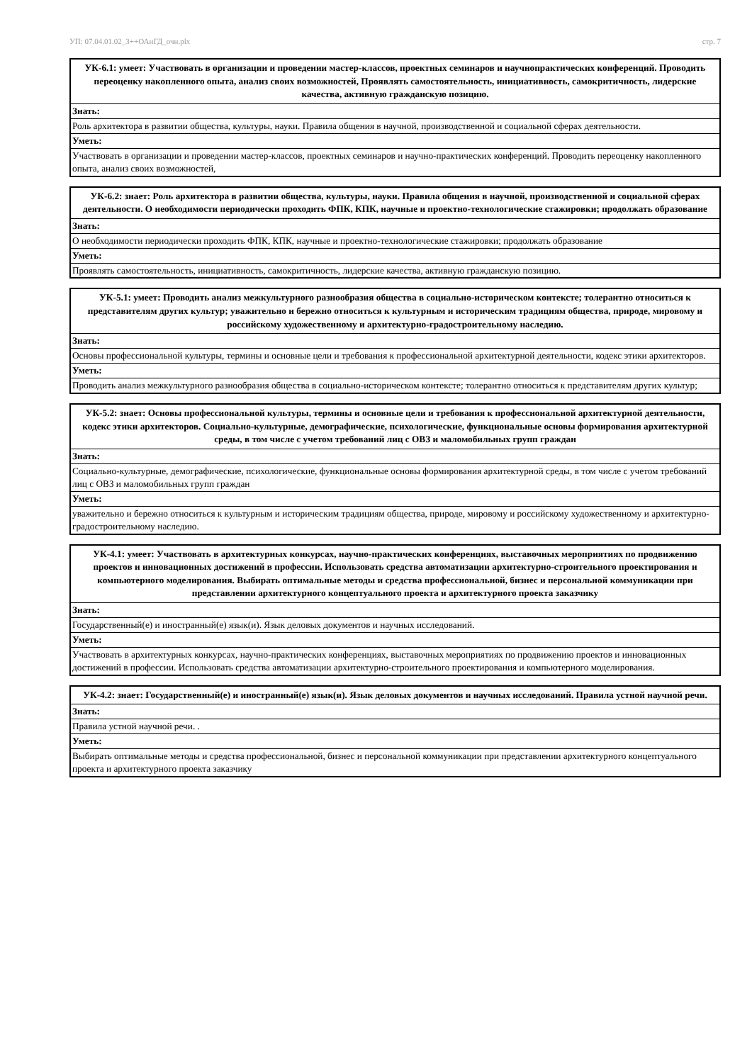УП: 07.04.01.02_3++ОАиГД_очн.plx стр. 7
| УК-6.1: умеет: Участвовать в организации и проведении мастер-классов, проектных семинаров и научнопрактических конференций. Проводить переоценку накопленного опыта, анализ своих возможностей, Проявлять самостоятельность, инициативность, самокритичность, лидерские качества, активную гражданскую позицию. |
| --- |
| Знать: |
| Роль архитектора в развитии общества, культуры, науки. Правила общения в научной, производственной и социальной сферах деятельности. |
| Уметь: |
| Участвовать в организации и проведении мастер-классов, проектных семинаров и научно-практических конференций. Проводить переоценку накопленного опыта, анализ своих возможностей, |
| УК-6.2: знает: Роль архитектора в развитии общества, культуры, науки. Правила общения в научной, производственной и социальной сферах деятельности. О необходимости периодически проходить ФПК, КПК, научные и проектно-технологические стажировки; продолжать образование |
| --- |
| Знать: |
| О необходимости периодически проходить ФПК, КПК, научные и проектно-технологические стажировки; продолжать образование |
| Уметь: |
| Проявлять самостоятельность, инициативность, самокритичность, лидерские качества, активную гражданскую позицию. |
| УК-5.1: умеет: Проводить анализ межкультурного разнообразия общества в социально-историческом контексте; толерантно относиться к представителям других культур; уважительно и бережно относиться к культурным и историческим традициям общества, природе, мировому и российскому художественному и архитектурно-градостроительному наследию. |
| --- |
| Знать: |
| Основы профессиональной культуры, термины и основные цели и требования к профессиональной архитектурной деятельности, кодекс этики архитекторов. |
| Уметь: |
| Проводить анализ межкультурного разнообразия общества в социально-историческом контексте; толерантно относиться к представителям других культур; |
| УК-5.2: знает: Основы профессиональной культуры, термины и основные цели и требования к профессиональной архитектурной деятельности, кодекс этики архитекторов. Социально-культурные, демографические, психологические, функциональные основы формирования архитектурной среды, в том числе с учетом требований лиц с ОВЗ и маломобильных групп граждан |
| --- |
| Знать: |
| Социально-культурные, демографические, психологические, функциональные основы формирования архитектурной среды, в том числе с учетом требований лиц с ОВЗ и маломобильных групп граждан |
| Уметь: |
| уважительно и бережно относиться к культурным и историческим традициям общества, природе, мировому и российскому художественному и архитектурно-градостроительному наследию. |
| УК-4.1: умеет: Участвовать в архитектурных конкурсах, научно-практических конференциях, выставочных мероприятиях по продвижению проектов и инновационных достижений в профессии. Использовать средства автоматизации архитектурно-строительного проектирования и компьютерного моделирования. Выбирать оптимальные методы и средства профессиональной, бизнес и персональной коммуникации при представлении архитектурного концептуального проекта и архитектурного проекта заказчику |
| --- |
| Знать: |
| Государственный(е) и иностранный(е) язык(и). Язык деловых документов и научных исследований. |
| Уметь: |
| Участвовать в архитектурных конкурсах, научно-практических конференциях, выставочных мероприятиях по продвижению проектов и инновационных достижений в профессии. Использовать средства автоматизации архитектурно-строительного проектирования и компьютерного моделирования. |
| УК-4.2: знает: Государственный(е) и иностранный(е) язык(и). Язык деловых документов и научных исследований. Правила устной научной речи. |
| --- |
| Знать: |
| Правила устной научной речи. . |
| Уметь: |
| Выбирать оптимальные методы и средства профессиональной, бизнес и персональной коммуникации при представлении архитектурного концептуального проекта и архитектурного проекта заказчику |